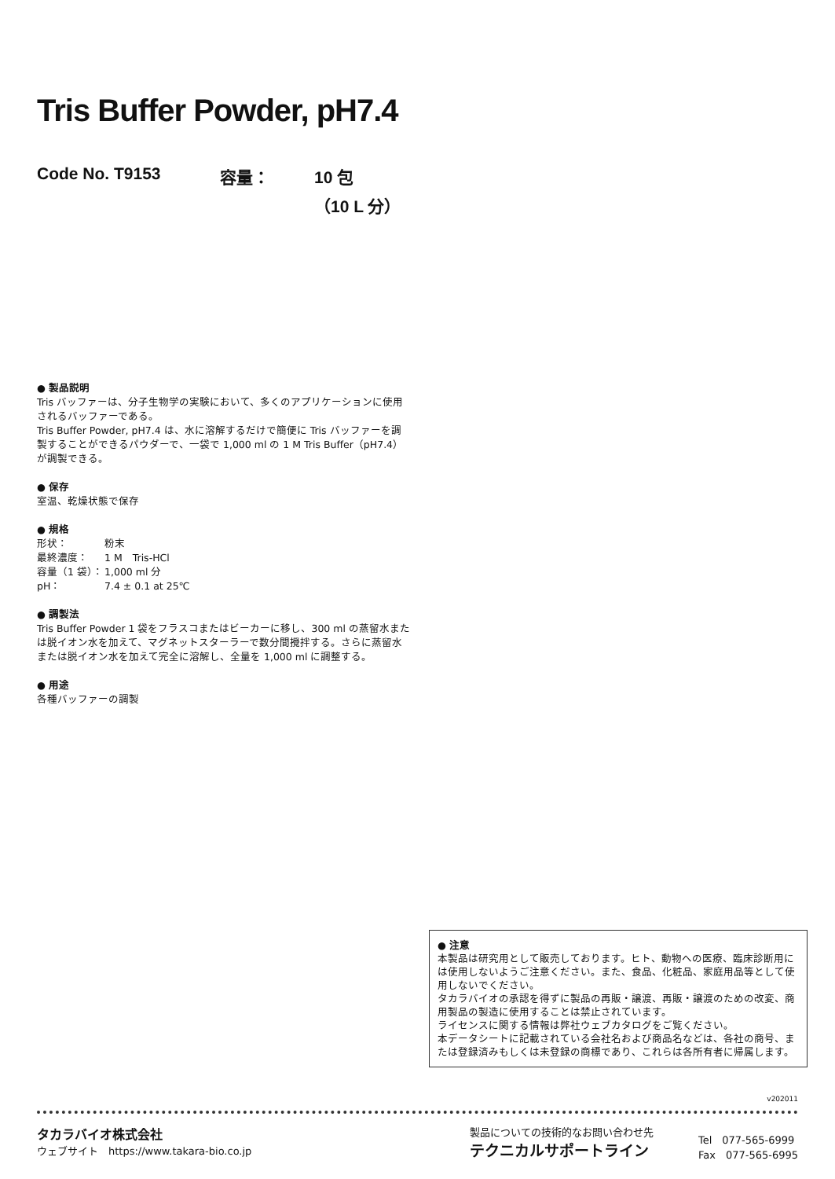Tris Buffer Powder, pH7.4
Code No. T9153 容量： 10 包
（10 L 分）
● 製品説明
Tris バッファーは、分子生物学の実験において、多くのアプリケーションに使用されるバッファーである。
Tris Buffer Powder, pH7.4 は、水に溶解するだけで簡便に Tris バッファーを調製することができるパウダーで、一袋で 1,000 ml の 1 M Tris Buffer（pH7.4）が調製できる。
● 保存
室温、乾燥状態で保存
● 規格
| 形状： | 粉末 |
| 最終濃度： | 1 M Tris-HCl |
| 容量（1 袋）： | 1,000 ml 分 |
| pH： | 7.4 ± 0.1 at 25℃ |
● 調製法
Tris Buffer Powder 1 袋をフラスコまたはビーカーに移し、300 ml の蒸留水または脱イオン水を加えて、マグネットスターラーで数分間攪拌する。さらに蒸留水または脱イオン水を加えて完全に溶解し、全量を 1,000 ml に調整する。
● 用途
各種バッファーの調製
● 注意
本製品は研究用として販売しております。ヒト、動物への医療、臨床診断用には使用しないようご注意ください。また、食品、化粧品、家庭用品等として使用しないでください。
タカラバイオの承認を得ずに製品の再販・譲渡、再販・譲渡のための改変、商用製品の製造に使用することは禁止されています。
ライセンスに関する情報は弊社ウェブカタログをご覧ください。
本データシートに記載されている会社名および商品名などは、各社の商号、または登録済みもしくは未登録の商標であり、これらは各所有者に帰属します。
v202011
タカラバイオ株式会社
ウェブサイト　https://www.takara-bio.co.jp
製品についての技術的なお問い合わせ先
テクニカルサポートライン
Tel　077-565-6999
Fax　077-565-6995